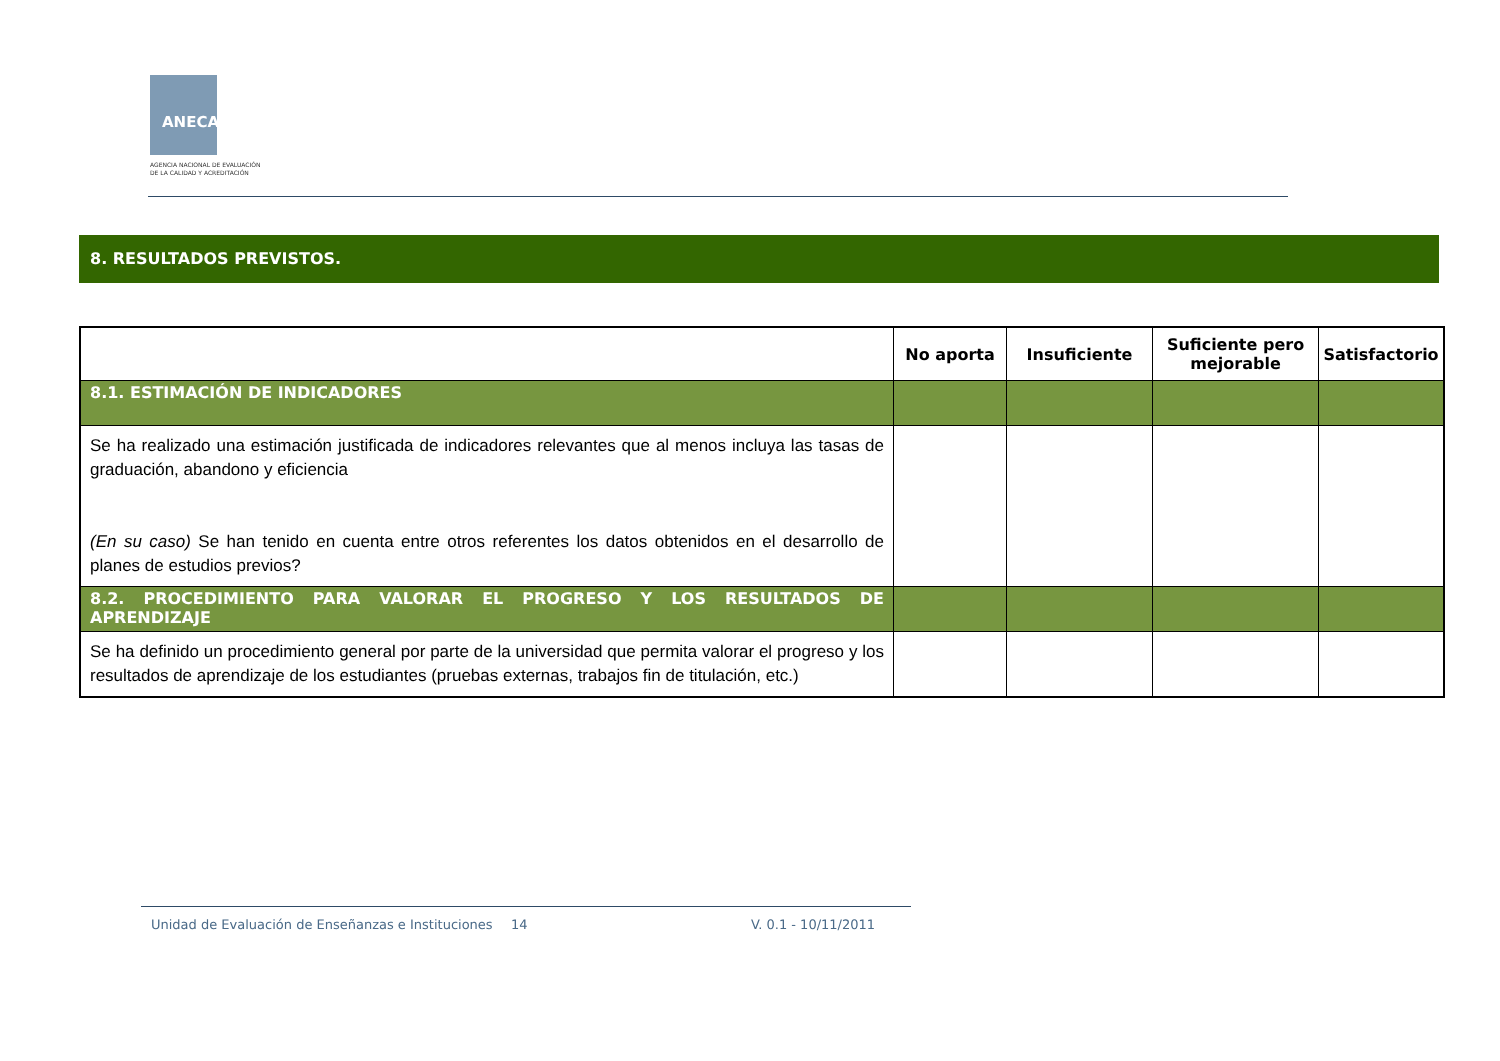ANECA
AGENCIA NACIONAL DE EVALUACIÓN
DE LA CALIDAD Y ACREDITACIÓN
8. RESULTADOS PREVISTOS.
| | No aporta | Insuficiente | Suficiente pero mejorable | Satisfactorio |
| --- | --- | --- | --- | --- |
| 8.1. ESTIMACIÓN DE INDICADORES | | | | |
| Se ha realizado una estimación justificada de indicadores relevantes que al menos incluya las tasas de graduación, abandono y eficiencia (En su caso) Se han tenido en cuenta entre otros referentes los datos obtenidos en el desarrollo de planes de estudios previos? | | | | |
| 8.2. PROCEDIMIENTO PARA VALORAR EL PROGRESO Y LOS RESULTADOS DE APRENDIZAJE | | | | |
| Se ha definido un procedimiento general por parte de la universidad que permita valorar el progreso y los resultados de aprendizaje de los estudiantes (pruebas externas, trabajos fin de titulación, etc.) | | | | |
Unidad de Evaluación de Enseñanzas e Instituciones
14 V. 0.1 - 10/11/2011